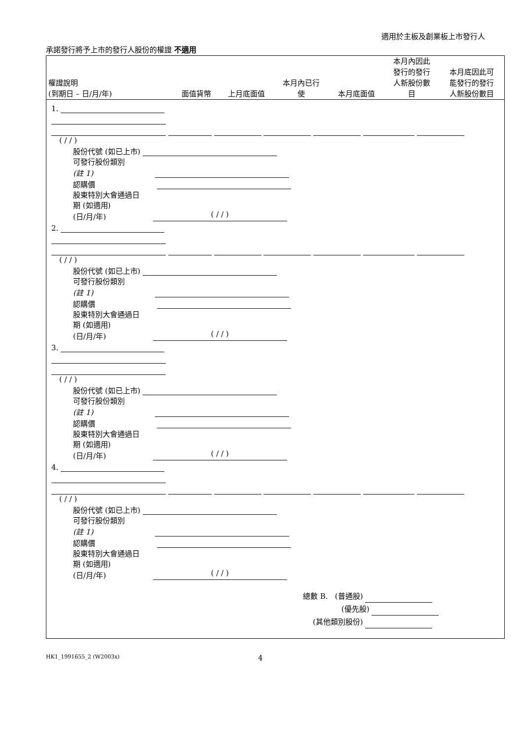適用於主板及創業板上市發行人
承諾發行將予上市的發行人股份的權證 不適用
| 權證說明 (到期日 – 日/月/年) | 面值貨幣 | 上月底面值 | 本月內已行 使 | 本月底面值 | 本月內因此 發行的發行 人新股份數 目 | 本月底因此可 能發行的發行 人新股份數目 |
| --- | --- | --- | --- | --- | --- | --- |
1.
( / / )
股份代號 (如已上市)
可發行股份類別
(註 1)
認購價
股東特別大會通過日
期 (如適用)
(日/月/年) ( / / )
2.
( / / )
股份代號 (如已上市)
可發行股份類別
(註 1)
認購價
股東特別大會通過日
期 (如適用)
(日/月/年) ( / / )
3.
( / / )
股份代號 (如已上市)
可發行股份類別
(註 1)
認購價
股東特別大會通過日
期 (如適用)
(日/月/年) ( / / )
4.
( / / )
股份代號 (如已上市)
可發行股份類別
(註 1)
認購價
股東特別大會通過日
期 (如適用)
(日/月/年) ( / / )
總數 B. (普通股)
(優先股)
(其他類別股份)
HK1_1991655_2 (W2003x) 4